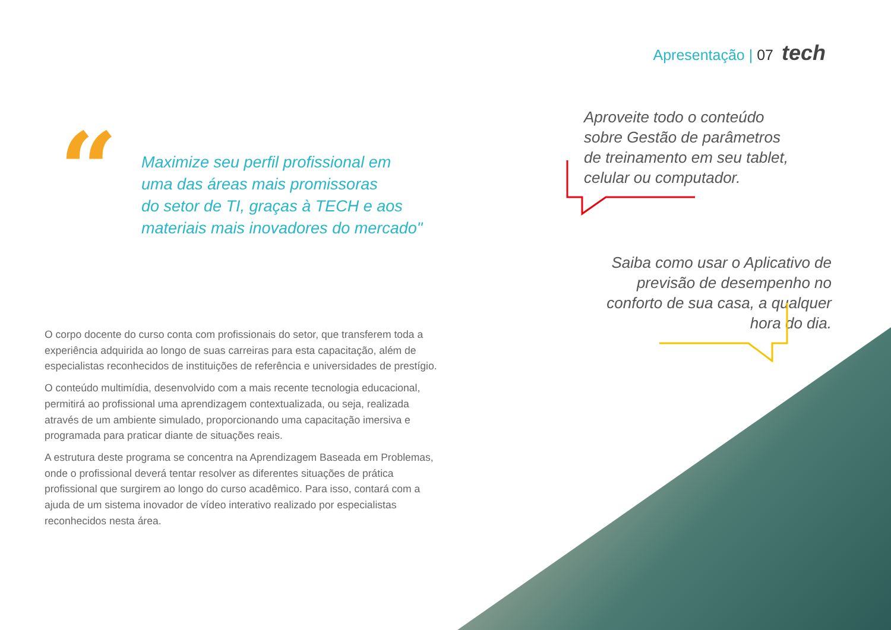Apresentação | 07 tech
“
Maximize seu perfil profissional em
uma das áreas mais promissoras
do setor de TI, graças à TECH e aos
materiais mais inovadores do mercado"
Aproveite todo o conteúdo
sobre Gestão de parâmetros
de treinamento em seu tablet,
celular ou computador.
Saiba como usar o Aplicativo de previsão de desempenho no conforto de sua casa, a qualquer hora do dia.
O corpo docente do curso conta com profissionais do setor, que transferem toda a experiência adquirida ao longo de suas carreiras para esta capacitação, além de especialistas reconhecidos de instituições de referência e universidades de prestígio.
O conteúdo multimídia, desenvolvido com a mais recente tecnologia educacional, permitirá ao profissional uma aprendizagem contextualizada, ou seja, realizada através de um ambiente simulado, proporcionando uma capacitação imersiva e programada para praticar diante de situações reais.
A estrutura deste programa se concentra na Aprendizagem Baseada em Problemas, onde o profissional deverá tentar resolver as diferentes situações de prática profissional que surgirem ao longo do curso acadêmico. Para isso, contará com a ajuda de um sistema inovador de vídeo interativo realizado por especialistas reconhecidos nesta área.